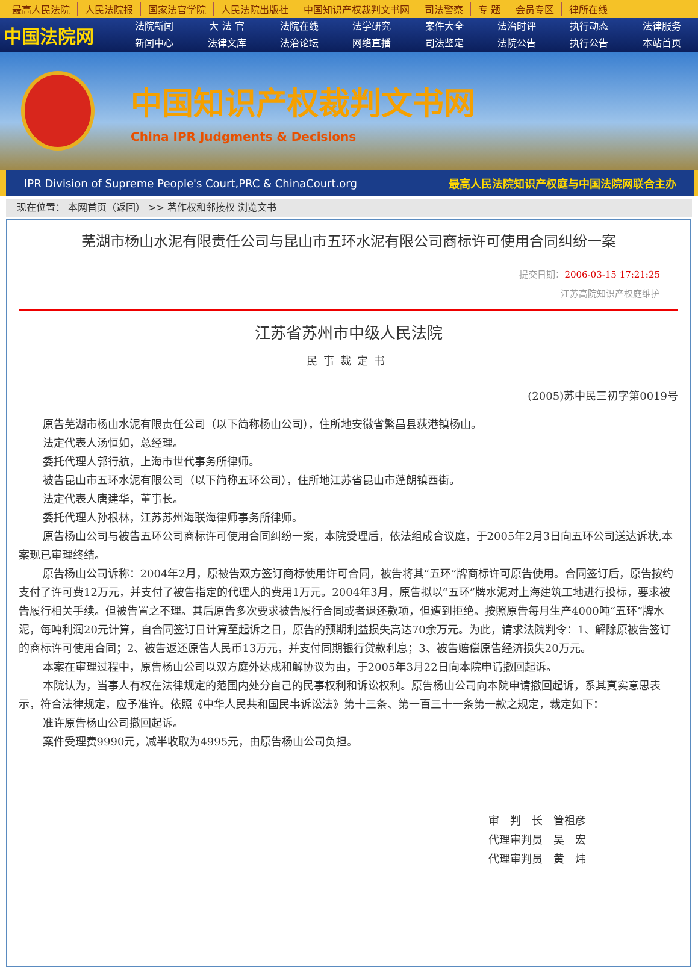最高人民法院 人民法院报 国家法官学院 人民法院出版社 中国知识产权裁判文书网 司法警察 专 题 会员专区 律所在线
中国法院网
法院新闻
大 法 官
法院在线
法学研究
案件大全
法治时评
执行动态
法律服务
新闻中心
法律文库
法治论坛
网络直播
司法鉴定
法院公告
执行公告
本站首页
中国知识产权裁判文书网
China IPR Judgments & Decisions
IPR Division of Supreme People's Court,PRC & ChinaCourt.org 最高人民法院知识产权庭与中国法院网联合主办
现在位置： 本网首页（返回） >> 著作权和邻接权 浏览文书
芜湖市杨山水泥有限责任公司与昆山市五环水泥有限公司商标许可使用合同纠纷一案
提交日期：2006-03-15 17:21:25
江苏高院知识产权庭维护
江苏省苏州市中级人民法院
民事裁定书
(2005)苏中民三初字第0019号
原告芜湖市杨山水泥有限责任公司（以下简称杨山公司），住所地安徽省繁昌县荻港镇杨山。
法定代表人汤恒如，总经理。
委托代理人郭行航，上海市世代事务所律师。
被告昆山市五环水泥有限公司（以下简称五环公司），住所地江苏省昆山市蓬朗镇西街。
法定代表人唐建华，董事长。
委托代理人孙根林，江苏苏州海联海律师事务所律师。
原告杨山公司与被告五环公司商标许可使用合同纠纷一案，本院受理后，依法组成合议庭，于2005年2月3日向五环公司送达诉状,本案现已审理终结。
原告杨山公司诉称：2004年2月，原被告双方签订商标使用许可合同，被告将其“五环”牌商标许可原告使用。合同签订后，原告按约支付了许可费12万元，并支付了被告指定的代理人的费用1万元。2004年3月，原告拟以“五环”牌水泥对上海建筑工地进行投标，要求被告履行相关手续。但被告置之不理。其后原告多次要求被告履行合同或者退还款项，但遭到拒绝。按照原告每月生产4000吨“五环”牌水泥，每吨利润20元计算，自合同签订日计算至起诉之日，原告的预期利益损失高达70余万元。为此，请求法院判令：1、解除原被告签订的商标许可使用合同；2、被告返还原告人民币13万元，并支付同期银行贷款利息；3、被告赔偿原告经济损失20万元。
本案在审理过程中，原告杨山公司以双方庭外达成和解协议为由，于2005年3月22日向本院申请撤回起诉。
本院认为，当事人有权在法律规定的范围内处分自己的民事权利和诉讼权利。原告杨山公司向本院申请撤回起诉，系其真实意思表示，符合法律规定，应予准许。依照《中华人民共和国民事诉讼法》第十三条、第一百三十一条第一款之规定，裁定如下：
准许原告杨山公司撤回起诉。
案件受理费9990元，减半收取为4995元，由原告杨山公司负担。
审　判　长　管祖彦
代理审判员　吴　宏
代理审判员　黄　炜